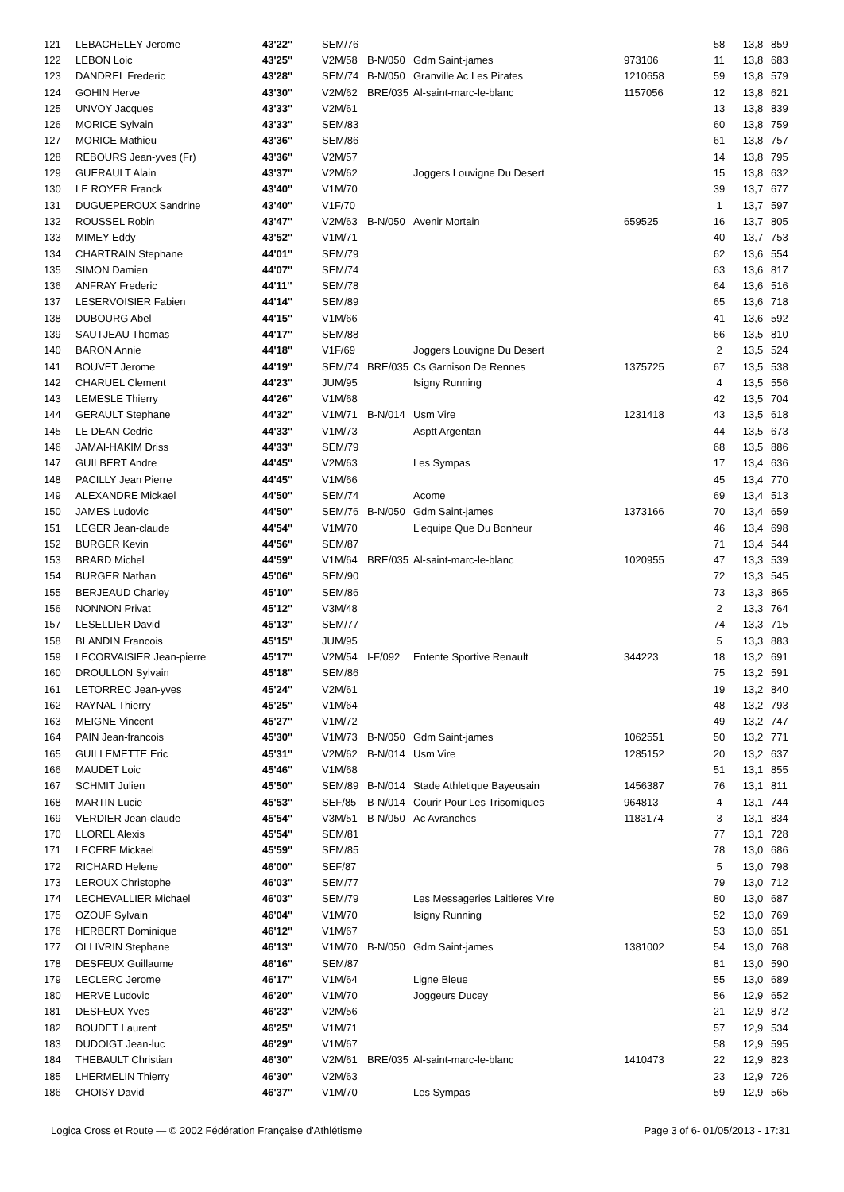| 121 | LEBACHELEY Jerome | 43'22'' | SEM/76 | | | | 58 | 13,8 | 859 |
| 122 | LEBON Loic | 43'25'' | V2M/58 | B-N/050 | Gdm Saint-james | 973106 | 11 | 13,8 | 683 |
| 123 | DANDREL Frederic | 43'28'' | SEM/74 | B-N/050 | Granville Ac Les Pirates | 1210658 | 59 | 13,8 | 579 |
| 124 | GOHIN Herve | 43'30'' | V2M/62 | BRE/035 | Al-saint-marc-le-blanc | 1157056 | 12 | 13,8 | 621 |
| 125 | UNVOY Jacques | 43'33'' | V2M/61 | | | | 13 | 13,8 | 839 |
| 126 | MORICE Sylvain | 43'33'' | SEM/83 | | | | 60 | 13,8 | 759 |
| 127 | MORICE Mathieu | 43'36'' | SEM/86 | | | | 61 | 13,8 | 757 |
| 128 | REBOURS Jean-yves (Fr) | 43'36'' | V2M/57 | | | | 14 | 13,8 | 795 |
| 129 | GUERAULT Alain | 43'37'' | V2M/62 | | Joggers Louvigne Du Desert | | 15 | 13,8 | 632 |
| 130 | LE ROYER Franck | 43'40'' | V1M/70 | | | | 39 | 13,7 | 677 |
| 131 | DUGUEPEROUX Sandrine | 43'40'' | V1F/70 | | | | 1 | 13,7 | 597 |
| 132 | ROUSSEL Robin | 43'47'' | V2M/63 | B-N/050 | Avenir Mortain | 659525 | 16 | 13,7 | 805 |
| 133 | MIMEY Eddy | 43'52'' | V1M/71 | | | | 40 | 13,7 | 753 |
| 134 | CHARTRAIN Stephane | 44'01'' | SEM/79 | | | | 62 | 13,6 | 554 |
| 135 | SIMON Damien | 44'07'' | SEM/74 | | | | 63 | 13,6 | 817 |
| 136 | ANFRAY Frederic | 44'11'' | SEM/78 | | | | 64 | 13,6 | 516 |
| 137 | LESERVOISIER Fabien | 44'14'' | SEM/89 | | | | 65 | 13,6 | 718 |
| 138 | DUBOURG Abel | 44'15'' | V1M/66 | | | | 41 | 13,6 | 592 |
| 139 | SAUTJEAU Thomas | 44'17'' | SEM/88 | | | | 66 | 13,5 | 810 |
| 140 | BARON Annie | 44'18'' | V1F/69 | | Joggers Louvigne Du Desert | | 2 | 13,5 | 524 |
| 141 | BOUVET Jerome | 44'19'' | SEM/74 | BRE/035 | Cs Garnison De Rennes | 1375725 | 67 | 13,5 | 538 |
| 142 | CHARUEL Clement | 44'23'' | JUM/95 | | Isigny Running | | 4 | 13,5 | 556 |
| 143 | LEMESLE Thierry | 44'26'' | V1M/68 | | | | 42 | 13,5 | 704 |
| 144 | GERAULT Stephane | 44'32'' | V1M/71 | B-N/014 | Usm Vire | 1231418 | 43 | 13,5 | 618 |
| 145 | LE DEAN Cedric | 44'33'' | V1M/73 | | Asptt Argentan | | 44 | 13,5 | 673 |
| 146 | JAMAI-HAKIM Driss | 44'33'' | SEM/79 | | | | 68 | 13,5 | 886 |
| 147 | GUILBERT Andre | 44'45'' | V2M/63 | | Les Sympas | | 17 | 13,4 | 636 |
| 148 | PACILLY Jean Pierre | 44'45'' | V1M/66 | | | | 45 | 13,4 | 770 |
| 149 | ALEXANDRE Mickael | 44'50'' | SEM/74 | | Acome | | 69 | 13,4 | 513 |
| 150 | JAMES Ludovic | 44'50'' | SEM/76 | B-N/050 | Gdm Saint-james | 1373166 | 70 | 13,4 | 659 |
| 151 | LEGER Jean-claude | 44'54'' | V1M/70 | | L'equipe Que Du Bonheur | | 46 | 13,4 | 698 |
| 152 | BURGER Kevin | 44'56'' | SEM/87 | | | | 71 | 13,4 | 544 |
| 153 | BRARD Michel | 44'59'' | V1M/64 | BRE/035 | Al-saint-marc-le-blanc | 1020955 | 47 | 13,3 | 539 |
| 154 | BURGER Nathan | 45'06'' | SEM/90 | | | | 72 | 13,3 | 545 |
| 155 | BERJEAUD Charley | 45'10'' | SEM/86 | | | | 73 | 13,3 | 865 |
| 156 | NONNON Privat | 45'12'' | V3M/48 | | | | 2 | 13,3 | 764 |
| 157 | LESELLIER David | 45'13'' | SEM/77 | | | | 74 | 13,3 | 715 |
| 158 | BLANDIN Francois | 45'15'' | JUM/95 | | | | 5 | 13,3 | 883 |
| 159 | LECORVAISIER Jean-pierre | 45'17'' | V2M/54 | I-F/092 | Entente Sportive Renault | 344223 | 18 | 13,2 | 691 |
| 160 | DROULLON Sylvain | 45'18'' | SEM/86 | | | | 75 | 13,2 | 591 |
| 161 | LETORREC Jean-yves | 45'24'' | V2M/61 | | | | 19 | 13,2 | 840 |
| 162 | RAYNAL Thierry | 45'25'' | V1M/64 | | | | 48 | 13,2 | 793 |
| 163 | MEIGNE Vincent | 45'27'' | V1M/72 | | | | 49 | 13,2 | 747 |
| 164 | PAIN Jean-francois | 45'30'' | V1M/73 | B-N/050 | Gdm Saint-james | 1062551 | 50 | 13,2 | 771 |
| 165 | GUILLEMETTE Eric | 45'31'' | V2M/62 | B-N/014 | Usm Vire | 1285152 | 20 | 13,2 | 637 |
| 166 | MAUDET Loic | 45'46'' | V1M/68 | | | | 51 | 13,1 | 855 |
| 167 | SCHMIT Julien | 45'50'' | SEM/89 | B-N/014 | Stade Athletique Bayeusain | 1456387 | 76 | 13,1 | 811 |
| 168 | MARTIN Lucie | 45'53'' | SEF/85 | B-N/014 | Courir Pour Les Trisomiques | 964813 | 4 | 13,1 | 744 |
| 169 | VERDIER Jean-claude | 45'54'' | V3M/51 | B-N/050 | Ac Avranches | 1183174 | 3 | 13,1 | 834 |
| 170 | LLOREL Alexis | 45'54'' | SEM/81 | | | | 77 | 13,1 | 728 |
| 171 | LECERF Mickael | 45'59'' | SEM/85 | | | | 78 | 13,0 | 686 |
| 172 | RICHARD Helene | 46'00'' | SEF/87 | | | | 5 | 13,0 | 798 |
| 173 | LEROUX Christophe | 46'03'' | SEM/77 | | | | 79 | 13,0 | 712 |
| 174 | LECHEVALLIER Michael | 46'03'' | SEM/79 | | Les Messageries Laitieres Vire | | 80 | 13,0 | 687 |
| 175 | OZOUF Sylvain | 46'04'' | V1M/70 | | Isigny Running | | 52 | 13,0 | 769 |
| 176 | HERBERT Dominique | 46'12'' | V1M/67 | | | | 53 | 13,0 | 651 |
| 177 | OLLIVRIN Stephane | 46'13'' | V1M/70 | B-N/050 | Gdm Saint-james | 1381002 | 54 | 13,0 | 768 |
| 178 | DESFEUX Guillaume | 46'16'' | SEM/87 | | | | 81 | 13,0 | 590 |
| 179 | LECLERC Jerome | 46'17'' | V1M/64 | | Ligne Bleue | | 55 | 13,0 | 689 |
| 180 | HERVE Ludovic | 46'20'' | V1M/70 | | Joggeurs Ducey | | 56 | 12,9 | 652 |
| 181 | DESFEUX Yves | 46'23'' | V2M/56 | | | | 21 | 12,9 | 872 |
| 182 | BOUDET Laurent | 46'25'' | V1M/71 | | | | 57 | 12,9 | 534 |
| 183 | DUDOIGT Jean-luc | 46'29'' | V1M/67 | | | | 58 | 12,9 | 595 |
| 184 | THEBAULT Christian | 46'30'' | V2M/61 | BRE/035 | Al-saint-marc-le-blanc | 1410473 | 22 | 12,9 | 823 |
| 185 | LHERMELIN Thierry | 46'30'' | V2M/63 | | | | 23 | 12,9 | 726 |
| 186 | CHOISY David | 46'37'' | V1M/70 | | Les Sympas | | 59 | 12,9 | 565 |
Logica Cross et Route — © 2002 Fédération Française d'Athlétisme Page 3 of 6- 01/05/2013 - 17:31